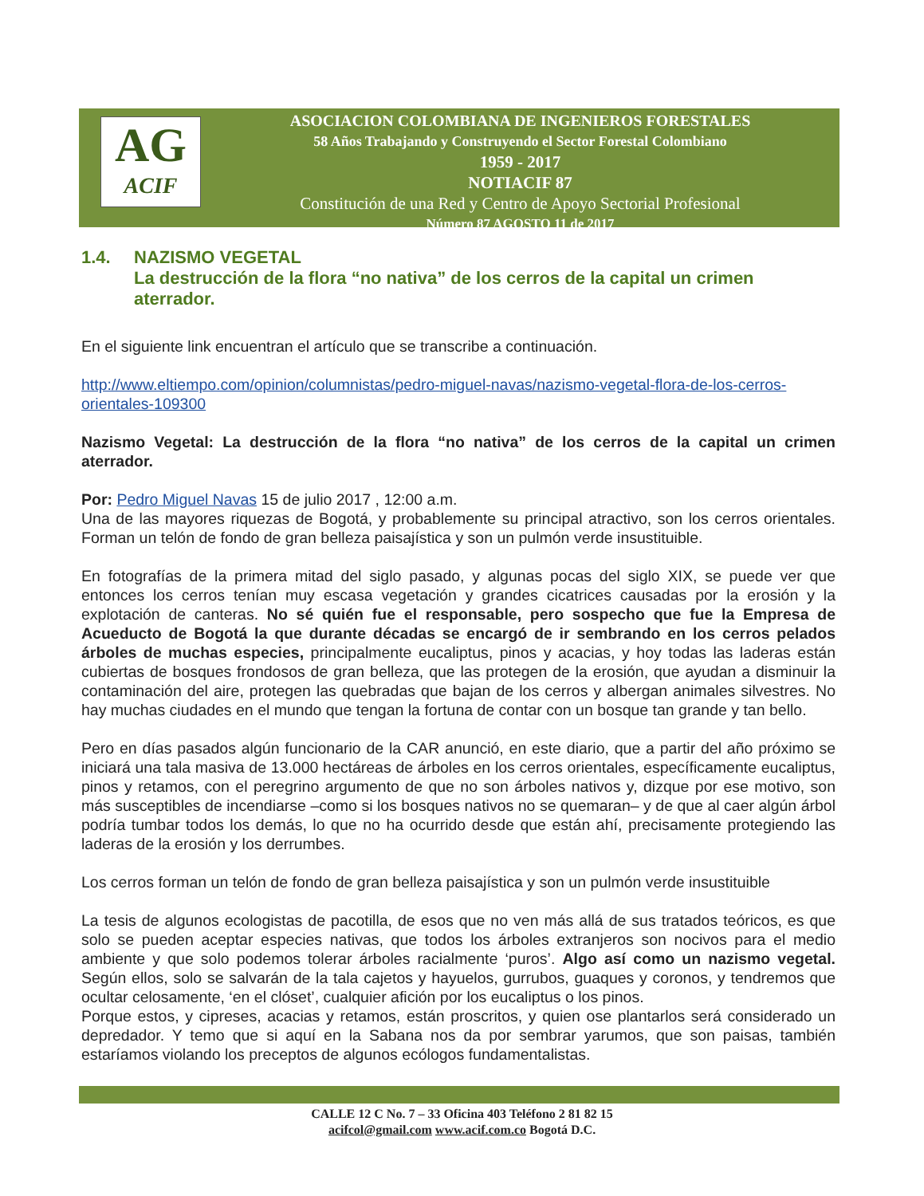AG
ACIF
ASOCIACION COLOMBIANA DE INGENIEROS FORESTALES
58 Años Trabajando y Construyendo el Sector Forestal Colombiano
1959 - 2017
NOTIACIF 87
Constitución de una Red y Centro de Apoyo Sectorial Profesional
Número 87 AGOSTO 11 de 2017
1.4. NAZISMO VEGETAL
La destrucción de la flora “no nativa” de los cerros de la capital un crimen aterrador.
En el siguiente link encuentran el artículo que se transcribe a continuación.
http://www.eltiempo.com/opinion/columnistas/pedro-miguel-navas/nazismo-vegetal-flora-de-los-cerros-orientales-109300
Nazismo Vegetal: La destrucción de la flora “no nativa” de los cerros de la capital un crimen aterrador.
Por: Pedro Miguel Navas 15 de julio 2017 , 12:00 a.m.
Una de las mayores riquezas de Bogotá, y probablemente su principal atractivo, son los cerros orientales. Forman un telón de fondo de gran belleza paisajística y son un pulmón verde insustituible.
En fotografías de la primera mitad del siglo pasado, y algunas pocas del siglo XIX, se puede ver que entonces los cerros tenían muy escasa vegetación y grandes cicatrices causadas por la erosión y la explotación de canteras. No sé quién fue el responsable, pero sospecho que fue la Empresa de Acueducto de Bogotá la que durante décadas se encargó de ir sembrando en los cerros pelados árboles de muchas especies, principalmente eucaliptus, pinos y acacias, y hoy todas las laderas están cubiertas de bosques frondosos de gran belleza, que las protegen de la erosión, que ayudan a disminuir la contaminación del aire, protegen las quebradas que bajan de los cerros y albergan animales silvestres. No hay muchas ciudades en el mundo que tengan la fortuna de contar con un bosque tan grande y tan bello.
Pero en días pasados algún funcionario de la CAR anunció, en este diario, que a partir del año próximo se iniciará una tala masiva de 13.000 hectáreas de árboles en los cerros orientales, específicamente eucaliptus, pinos y retamos, con el peregrino argumento de que no son árboles nativos y, dizque por ese motivo, son más susceptibles de incendiarse –como si los bosques nativos no se quemaran– y de que al caer algún árbol podría tumbar todos los demás, lo que no ha ocurrido desde que están ahí, precisamente protegiendo las laderas de la erosión y los derrumbes.
Los cerros forman un telón de fondo de gran belleza paisajística y son un pulmón verde insustituible
La tesis de algunos ecologistas de pacotilla, de esos que no ven más allá de sus tratados teóricos, es que solo se pueden aceptar especies nativas, que todos los árboles extranjeros son nocivos para el medio ambiente y que solo podemos tolerar árboles racialmente ‘puros’. Algo así como un nazismo vegetal. Según ellos, solo se salvarán de la tala cajetos y hayuelos, gurrubos, guaques y coronos, y tendremos que ocultar celosamente, ‘en el clóset’, cualquier afición por los eucaliptus o los pinos.
Porque estos, y cipreses, acacias y retamos, están proscritos, y quien ose plantarlos será considerado un depredador. Y temo que si aquí en la Sabana nos da por sembrar yarumos, que son paisas, también estaríamos violando los preceptos de algunos ecólogos fundamentalistas.
CALLE 12 C No. 7 – 33 Oficina 403 Teléfono 2 81 82 15
acifcol@gmail.com www.acif.com.co Bogotá D.C.